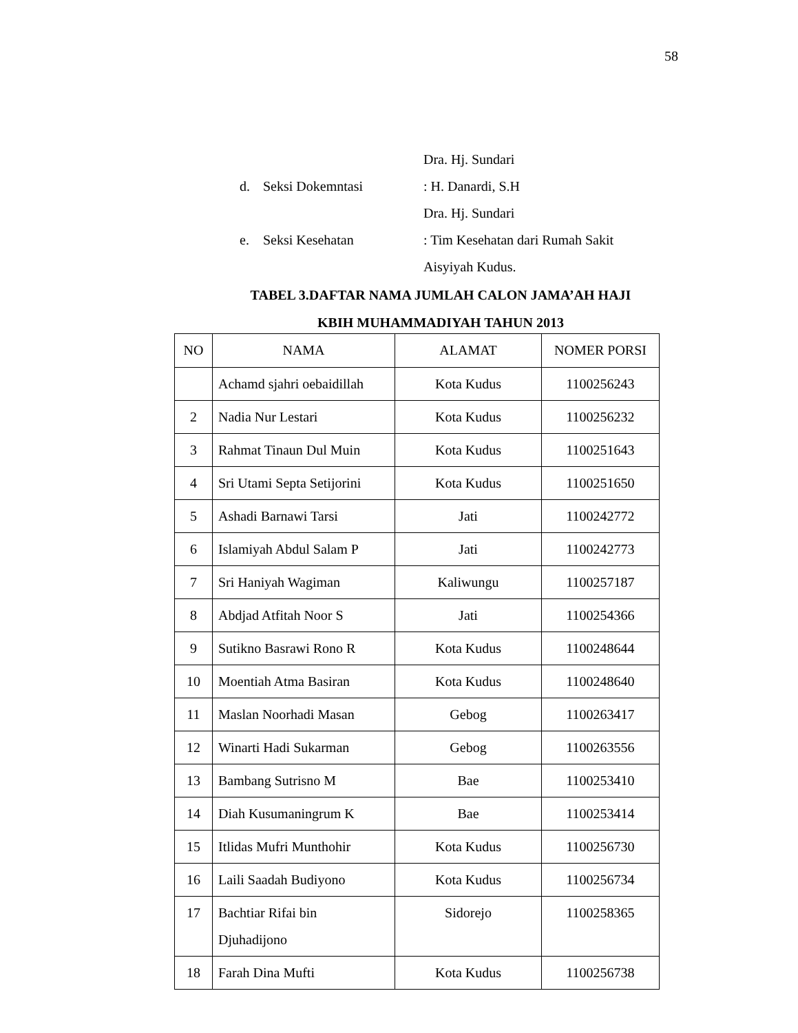58
Dra. Hj. Sundari
d. Seksi Dokemntasi: H. Danardi, S.H
Dra. Hj. Sundari
e. Seksi Kesehatan: Tim Kesehatan dari Rumah Sakit
Aisyiyah Kudus.
TABEL 3.DAFTAR NAMA JUMLAH CALON JAMA’AH HAJI
KBIH MUHAMMADIYAH TAHUN 2013
| NO | NAMA | ALAMAT | NOMER PORSI |
| --- | --- | --- | --- |
| | Achamd sjahri oebaidillah | Kota Kudus | 1100256243 |
| 2 | Nadia Nur Lestari | Kota Kudus | 1100256232 |
| 3 | Rahmat Tinaun Dul Muin | Kota Kudus | 1100251643 |
| 4 | Sri Utami Septa Setijorini | Kota Kudus | 1100251650 |
| 5 | Ashadi Barnawi Tarsi | Jati | 1100242772 |
| 6 | Islamiyah Abdul Salam P | Jati | 1100242773 |
| 7 | Sri Haniyah Wagiman | Kaliwungu | 1100257187 |
| 8 | Abdjad Atfitah Noor S | Jati | 1100254366 |
| 9 | Sutikno Basrawi Rono R | Kota Kudus | 1100248644 |
| 10 | Moentiah Atma Basiran | Kota Kudus | 1100248640 |
| 11 | Maslan Noorhadi Masan | Gebog | 1100263417 |
| 12 | Winarti Hadi Sukarman | Gebog | 1100263556 |
| 13 | Bambang Sutrisno M | Bae | 1100253410 |
| 14 | Diah Kusumaningrum K | Bae | 1100253414 |
| 15 | Itlidas Mufri Munthohir | Kota Kudus | 1100256730 |
| 16 | Laili Saadah Budiyono | Kota Kudus | 1100256734 |
| 17 | Bachtiar Rifai bin Djuhadijono | Sidorejo | 1100258365 |
| 18 | Farah Dina Mufti | Kota Kudus | 1100256738 |